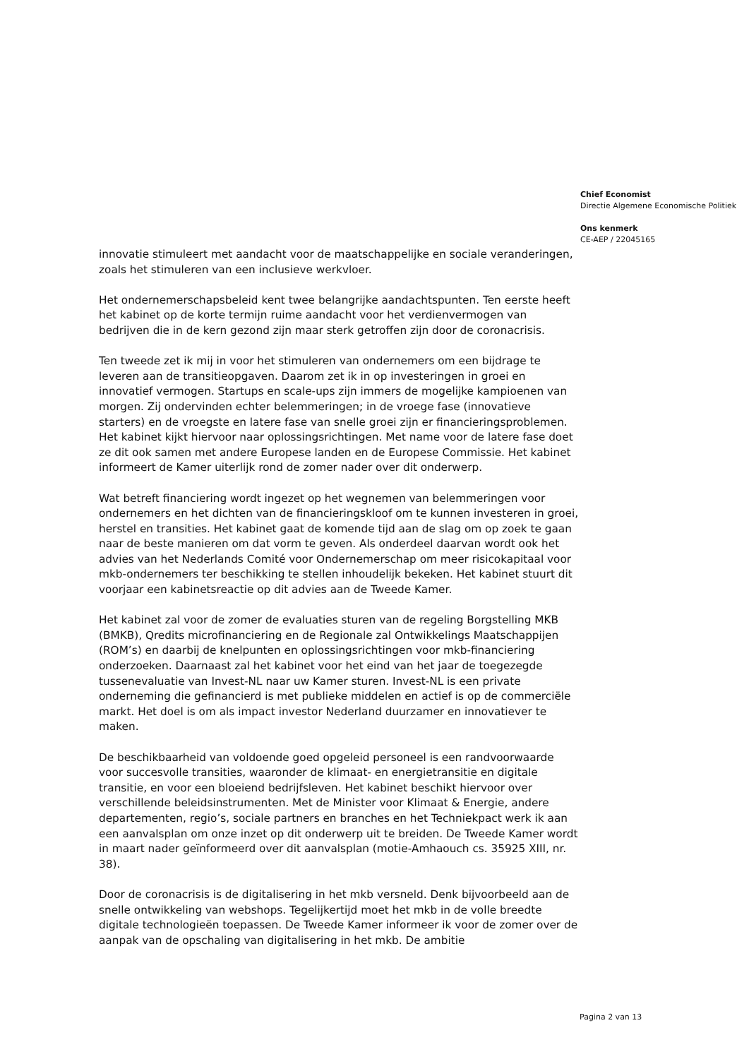Chief Economist
Directie Algemene Economische Politiek
Ons kenmerk
CE-AEP / 22045165
innovatie stimuleert met aandacht voor de maatschappelijke en sociale veranderingen, zoals het stimuleren van een inclusieve werkvloer.
Het ondernemerschapsbeleid kent twee belangrijke aandachtspunten. Ten eerste heeft het kabinet op de korte termijn ruime aandacht voor het verdienvermogen van bedrijven die in de kern gezond zijn maar sterk getroffen zijn door de coronacrisis.
Ten tweede zet ik mij in voor het stimuleren van ondernemers om een bijdrage te leveren aan de transitieopgaven. Daarom zet ik in op investeringen in groei en innovatief vermogen. Startups en scale-ups zijn immers de mogelijke kampioenen van morgen. Zij ondervinden echter belemmeringen; in de vroege fase (innovatieve starters) en de vroegste en latere fase van snelle groei zijn er financieringsproblemen. Het kabinet kijkt hiervoor naar oplossingsrichtingen. Met name voor de latere fase doet ze dit ook samen met andere Europese landen en de Europese Commissie. Het kabinet informeert de Kamer uiterlijk rond de zomer nader over dit onderwerp.
Wat betreft financiering wordt ingezet op het wegnemen van belemmeringen voor ondernemers en het dichten van de financieringskloof om te kunnen investeren in groei, herstel en transities. Het kabinet gaat de komende tijd aan de slag om op zoek te gaan naar de beste manieren om dat vorm te geven. Als onderdeel daarvan wordt ook het advies van het Nederlands Comité voor Ondernemerschap om meer risicokapitaal voor mkb-ondernemers ter beschikking te stellen inhoudelijk bekeken. Het kabinet stuurt dit voorjaar een kabinetsreactie op dit advies aan de Tweede Kamer.
Het kabinet zal voor de zomer de evaluaties sturen van de regeling Borgstelling MKB (BMKB), Qredits microfinanciering en de Regionale zal Ontwikkelings Maatschappijen (ROM’s) en daarbij de knelpunten en oplossingsrichtingen voor mkb-financiering onderzoeken. Daarnaast zal het kabinet voor het eind van het jaar de toegezegde tussenevaluatie van Invest-NL naar uw Kamer sturen. Invest-NL is een private onderneming die gefinancierd is met publieke middelen en actief is op de commerciële markt. Het doel is om als impact investor Nederland duurzamer en innovatiever te maken.
De beschikbaarheid van voldoende goed opgeleid personeel is een randvoorwaarde voor succesvolle transities, waaronder de klimaat- en energietransitie en digitale transitie, en voor een bloeiend bedrijfsleven. Het kabinet beschikt hiervoor over verschillende beleidsinstrumenten. Met de Minister voor Klimaat & Energie, andere departementen, regio’s, sociale partners en branches en het Techniekpact werk ik aan een aanvalsplan om onze inzet op dit onderwerp uit te breiden. De Tweede Kamer wordt in maart nader geïnformeerd over dit aanvalsplan (motie-Amhaouch cs. 35925 XIII, nr. 38).
Door de coronacrisis is de digitalisering in het mkb versneld. Denk bijvoorbeeld aan de snelle ontwikkeling van webshops. Tegelijkertijd moet het mkb in de volle breedte digitale technologieën toepassen. De Tweede Kamer informeer ik voor de zomer over de aanpak van de opschaling van digitalisering in het mkb. De ambitie
Pagina 2 van 13